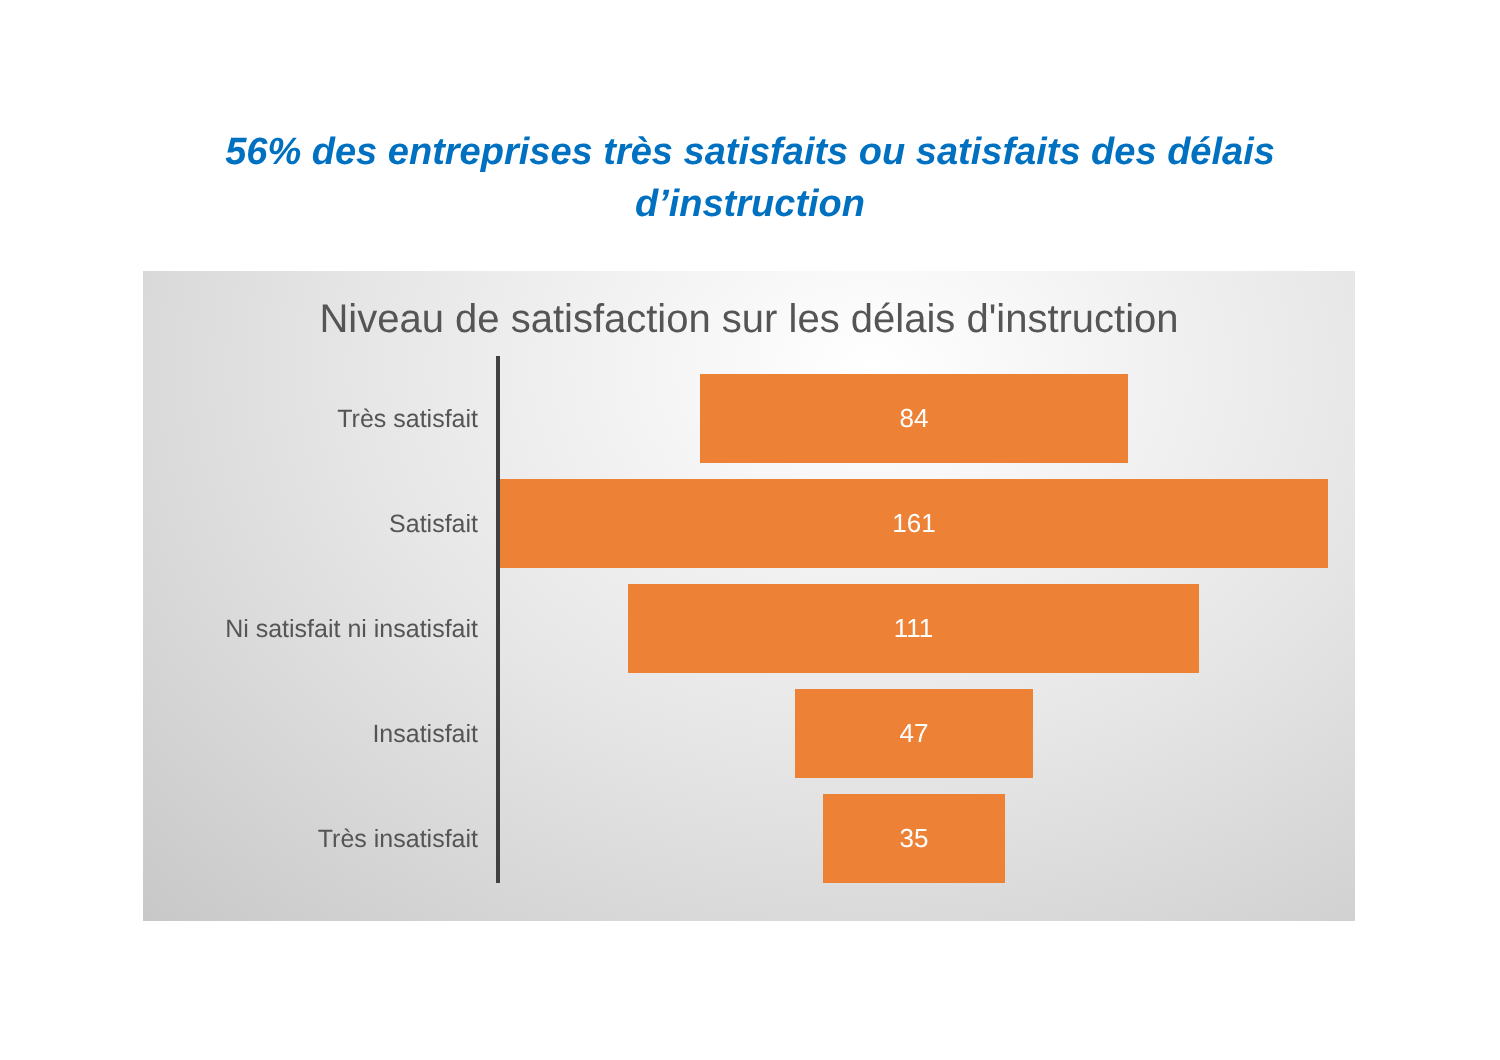56% des entreprises très satisfaits ou satisfaits des délais
d’instruction
Niveau de satisfaction sur les délais d'instruction
Très satisfait
84
Satisfait
161
Ni satisfait ni insatisfait
111
Insatisfait
47
Très insatisfait
35